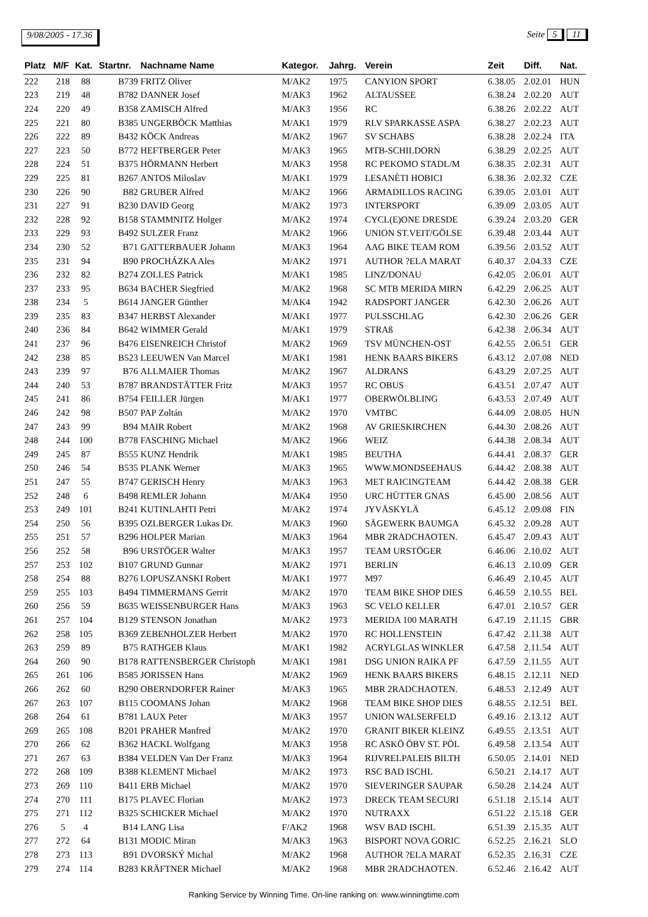9/08/2005 - 17.36 Seite 5 11
| Platz | M/F | Kat. | Startnr. | Nachname Name | Kategor. | Jahrg. | Verein | Zeit | Diff. | Nat. |
| --- | --- | --- | --- | --- | --- | --- | --- | --- | --- | --- |
| 222 | 218 | 88 | B739 | FRITZ Oliver | M/AK2 | 1975 | CANYION SPORT | 6.38.05 | 2.02.01 | HUN |
| 223 | 219 | 48 | B782 | DANNER Josef | M/AK3 | 1962 | ALTAUSSEE | 6.38.24 | 2.02.20 | AUT |
| 224 | 220 | 49 | B358 | ZAMISCH Alfred | M/AK3 | 1956 | RC | 6.38.26 | 2.02.22 | AUT |
| 225 | 221 | 80 | B385 | UNGERBÖCK Matthias | M/AK1 | 1979 | RLV SPARKASSE ASPA | 6.38.27 | 2.02.23 | AUT |
| 226 | 222 | 89 | B432 | KÖCK Andreas | M/AK2 | 1967 | SV SCHABS | 6.38.28 | 2.02.24 | ITA |
| 227 | 223 | 50 | B772 | HEFTBERGER Peter | M/AK3 | 1965 | MTB-SCHILDORN | 6.38.29 | 2.02.25 | AUT |
| 228 | 224 | 51 | B375 | HÖRMANN Herbert | M/AK3 | 1958 | RC PEKOMO STADL/M | 6.38.35 | 2.02.31 | AUT |
| 229 | 225 | 81 | B267 | ANTOS Miloslav | M/AK1 | 1979 | LESANÈTI HOBICI | 6.38.36 | 2.02.32 | CZE |
| 230 | 226 | 90 | B82 | GRUBER Alfred | M/AK2 | 1966 | ARMADILLOS RACING | 6.39.05 | 2.03.01 | AUT |
| 231 | 227 | 91 | B230 | DAVID Georg | M/AK2 | 1973 | INTERSPORT | 6.39.09 | 2.03.05 | AUT |
| 232 | 228 | 92 | B158 | STAMMNITZ Holger | M/AK2 | 1974 | CYCL(E)ONE DRESDE | 6.39.24 | 2.03.20 | GER |
| 233 | 229 | 93 | B492 | SULZER Franz | M/AK2 | 1966 | UNION ST.VEIT/GÖLSE | 6.39.48 | 2.03.44 | AUT |
| 234 | 230 | 52 | B71 | GATTERBAUER Johann | M/AK3 | 1964 | AAG BIKE TEAM ROM | 6.39.56 | 2.03.52 | AUT |
| 235 | 231 | 94 | B90 | PROCHÁZKA Ales | M/AK2 | 1971 | AUTHOR ?ELA MARAT | 6.40.37 | 2.04.33 | CZE |
| 236 | 232 | 82 | B274 | ZOLLES Patrick | M/AK1 | 1985 | LINZ/DONAU | 6.42.05 | 2.06.01 | AUT |
| 237 | 233 | 95 | B634 | BACHER Siegfried | M/AK2 | 1968 | SC MTB MERIDA MIRN | 6.42.29 | 2.06.25 | AUT |
| 238 | 234 | 5 | B614 | JANGER Günther | M/AK4 | 1942 | RADSPORT JANGER | 6.42.30 | 2.06.26 | AUT |
| 239 | 235 | 83 | B347 | HERBST Alexander | M/AK1 | 1977 | PULSSCHLAG | 6.42.30 | 2.06.26 | GER |
| 240 | 236 | 84 | B642 | WIMMER Gerald | M/AK1 | 1979 | STRAß | 6.42.38 | 2.06.34 | AUT |
| 241 | 237 | 96 | B476 | EISENREICH Christof | M/AK2 | 1969 | TSV MÜNCHEN-OST | 6.42.55 | 2.06.51 | GER |
| 242 | 238 | 85 | B523 | LEEUWEN Van Marcel | M/AK1 | 1981 | HENK BAARS BIKERS | 6.43.12 | 2.07.08 | NED |
| 243 | 239 | 97 | B76 | ALLMAIER Thomas | M/AK2 | 1967 | ALDRANS | 6.43.29 | 2.07.25 | AUT |
| 244 | 240 | 53 | B787 | BRANDSTÄTTER Fritz | M/AK3 | 1957 | RC OBUS | 6.43.51 | 2.07.47 | AUT |
| 245 | 241 | 86 | B754 | FEILLER Jürgen | M/AK1 | 1977 | OBERWÖLBLING | 6.43.53 | 2.07.49 | AUT |
| 246 | 242 | 98 | B507 | PAP Zoltán | M/AK2 | 1970 | VMTBC | 6.44.09 | 2.08.05 | HUN |
| 247 | 243 | 99 | B94 | MAIR Robert | M/AK2 | 1968 | AV GRIESKIRCHEN | 6.44.30 | 2.08.26 | AUT |
| 248 | 244 | 100 | B778 | FASCHING Michael | M/AK2 | 1966 | WEIZ | 6.44.38 | 2.08.34 | AUT |
| 249 | 245 | 87 | B555 | KUNZ Hendrik | M/AK1 | 1985 | BEUTHA | 6.44.41 | 2.08.37 | GER |
| 250 | 246 | 54 | B535 | PLANK Werner | M/AK3 | 1965 | WWW.MONDSEEHAUS | 6.44.42 | 2.08.38 | AUT |
| 251 | 247 | 55 | B747 | GERISCH Henry | M/AK3 | 1963 | MET RAICINGTEAM | 6.44.42 | 2.08.38 | GER |
| 252 | 248 | 6 | B498 | REMLER Johann | M/AK4 | 1950 | URC HÜTTER GNAS | 6.45.00 | 2.08.56 | AUT |
| 253 | 249 | 101 | B241 | KUTINLAHTI Petri | M/AK2 | 1974 | JYVÄSKYLÄ | 6.45.12 | 2.09.08 | FIN |
| 254 | 250 | 56 | B395 | OZLBERGER Lukas Dr. | M/AK3 | 1960 | SÄGEWERK BAUMGA | 6.45.32 | 2.09.28 | AUT |
| 255 | 251 | 57 | B296 | HOLPER Marian | M/AK3 | 1964 | MBR 2RADCHAOTEN. | 6.45.47 | 2.09.43 | AUT |
| 256 | 252 | 58 | B96 | URSTÖGER Walter | M/AK3 | 1957 | TEAM URSTÖGER | 6.46.06 | 2.10.02 | AUT |
| 257 | 253 | 102 | B107 | GRUND Gunnar | M/AK2 | 1971 | BERLIN | 6.46.13 | 2.10.09 | GER |
| 258 | 254 | 88 | B276 | LOPUSZANSKI Robert | M/AK1 | 1977 | M97 | 6.46.49 | 2.10.45 | AUT |
| 259 | 255 | 103 | B494 | TIMMERMANS Gerrit | M/AK2 | 1970 | TEAM BIKE SHOP DIES | 6.46.59 | 2.10.55 | BEL |
| 260 | 256 | 59 | B635 | WEISSENBURGER Hans | M/AK3 | 1963 | SC VELO KELLER | 6.47.01 | 2.10.57 | GER |
| 261 | 257 | 104 | B129 | STENSON Jonathan | M/AK2 | 1973 | MERIDA 100 MARATH | 6.47.19 | 2.11.15 | GBR |
| 262 | 258 | 105 | B369 | ZEBENHOLZER Herbert | M/AK2 | 1970 | RC HOLLENSTEIN | 6.47.42 | 2.11.38 | AUT |
| 263 | 259 | 89 | B75 | RATHGEB Klaus | M/AK1 | 1982 | ACRYLGLAS WINKLER | 6.47.58 | 2.11.54 | AUT |
| 264 | 260 | 90 | B178 | RATTENSBERGER Christoph | M/AK1 | 1981 | DSG UNION RAIKA PF | 6.47.59 | 2.11.55 | AUT |
| 265 | 261 | 106 | B585 | JORISSEN Hans | M/AK2 | 1969 | HENK BAARS BIKERS | 6.48.15 | 2.12.11 | NED |
| 266 | 262 | 60 | B290 | OBERNDORFER Rainer | M/AK3 | 1965 | MBR 2RADCHAOTEN. | 6.48.53 | 2.12.49 | AUT |
| 267 | 263 | 107 | B115 | COOMANS Johan | M/AK2 | 1968 | TEAM BIKE SHOP DIES | 6.48.55 | 2.12.51 | BEL |
| 268 | 264 | 61 | B781 | LAUX Peter | M/AK3 | 1957 | UNION WALSERFELD | 6.49.16 | 2.13.12 | AUT |
| 269 | 265 | 108 | B201 | PRAHER Manfred | M/AK2 | 1970 | GRANIT BIKER KLEINZ | 6.49.55 | 2.13.51 | AUT |
| 270 | 266 | 62 | B362 | HACKL Wolfgang | M/AK3 | 1958 | RC ASKÖ ÖBV ST. PÖL | 6.49.58 | 2.13.54 | AUT |
| 271 | 267 | 63 | B384 | VELDEN Van Der Franz | M/AK3 | 1964 | RIJVRELPALEIS BILTH | 6.50.05 | 2.14.01 | NED |
| 272 | 268 | 109 | B388 | KLEMENT Michael | M/AK2 | 1973 | RSC BAD ISCHL | 6.50.21 | 2.14.17 | AUT |
| 273 | 269 | 110 | B411 | ERB Michael | M/AK2 | 1970 | SIEVERINGER SAUPAR | 6.50.28 | 2.14.24 | AUT |
| 274 | 270 | 111 | B175 | PLAVEC Florian | M/AK2 | 1973 | DRECK TEAM SECURI | 6.51.18 | 2.15.14 | AUT |
| 275 | 271 | 112 | B325 | SCHICKER Michael | M/AK2 | 1970 | NUTRAXX | 6.51.22 | 2.15.18 | GER |
| 276 | 5 | 4 | B14 | LANG Lisa | F/AK2 | 1968 | WSV BAD ISCHL | 6.51.39 | 2.15.35 | AUT |
| 277 | 272 | 64 | B131 | MODIC Miran | M/AK3 | 1963 | BISPORT NOVA GORIC | 6.52.25 | 2.16.21 | SLO |
| 278 | 273 | 113 | B91 | DVORSKÝ Michal | M/AK2 | 1968 | AUTHOR ?ELA MARAT | 6.52.35 | 2.16.31 | CZE |
| 279 | 274 | 114 | B283 | KRÄFTNER Michael | M/AK2 | 1968 | MBR 2RADCHAOTEN. | 6.52.46 | 2.16.42 | AUT |
Ranking Service by Winning Time. On-line ranking on: www.winningtime.com